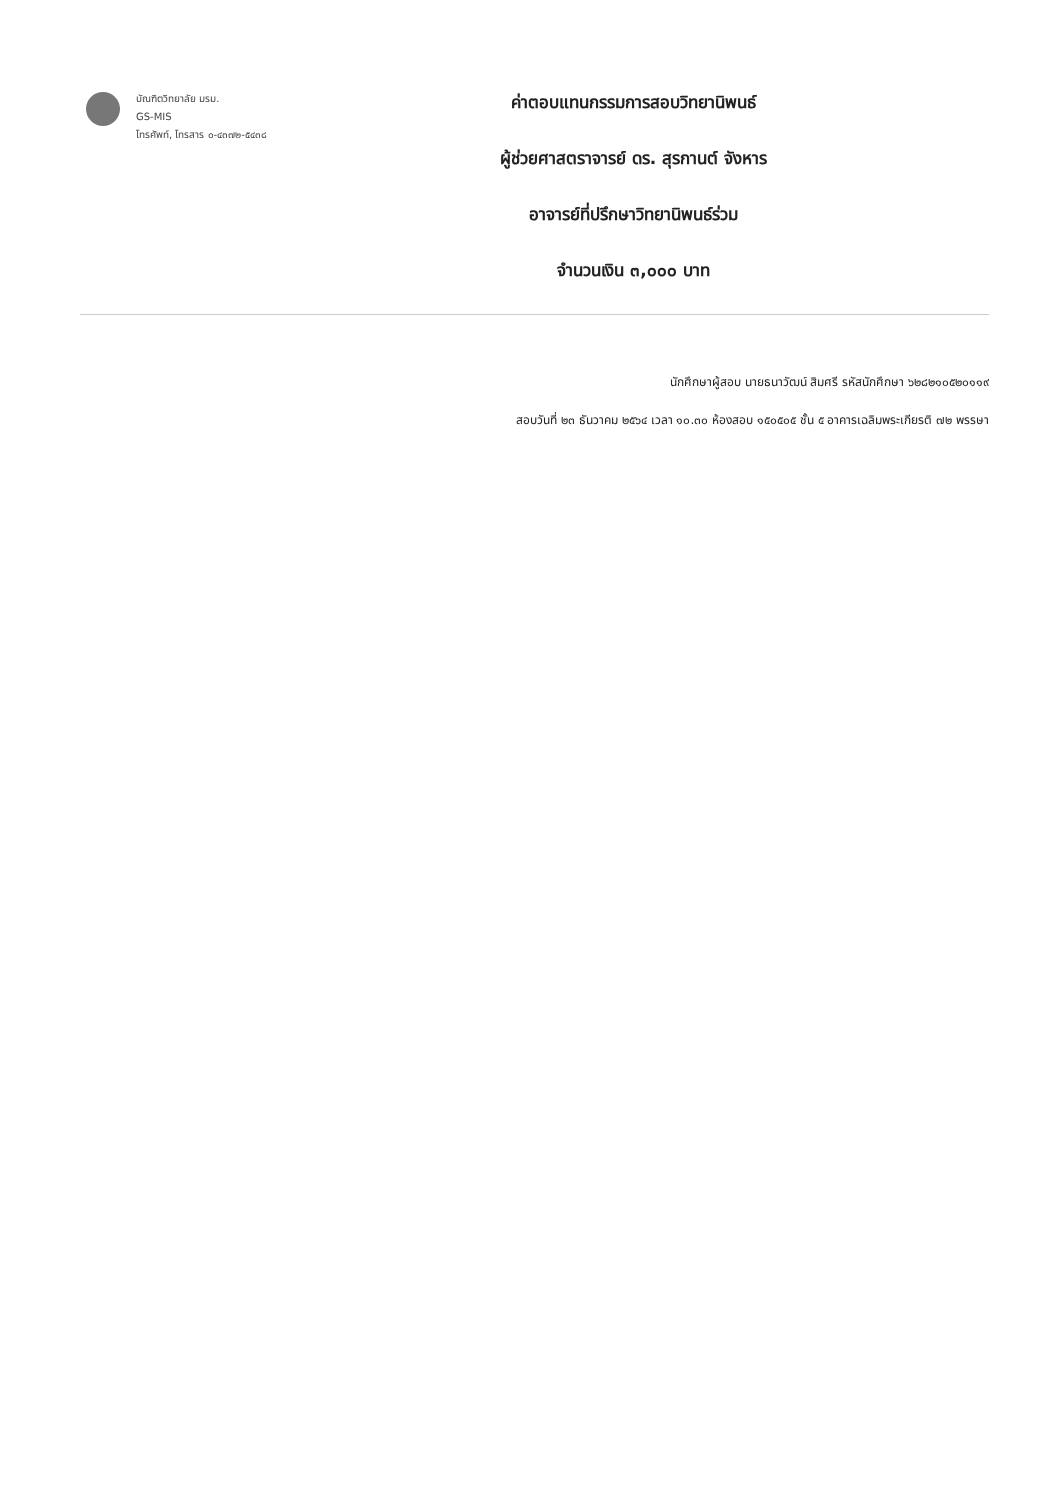บัณฑิตวิทยาลัย มรม.
GS-MIS
โทรศัพท์, โทรสาร ๐-๔๓๗๒-๕๔๓๘
ค่าตอบแทนกรรมการสอบวิทยานิพนธ์
ผู้ช่วยศาสตราจารย์ ดร. สุรกานต์ จังหาร
อาจารย์ที่ปรึกษาวิทยานิพนธ์ร่วม
จำนวนเงิน ๓,๐๐๐ บาท
นักศึกษาผู้สอบ นายธนาวัฒน์ สิมศรี รหัสนักศึกษา ๖๒๘๒๑๐๕๒๐๑๑๙
สอบวันที่ ๒๓ ธันวาคม ๒๕๖๔ เวลา ๑๐.๓๐ ห้องสอบ ๑๕๐๕๐๕ ชั้น ๕ อาคารเฉลิมพระเกียรติ ๗๒ พรรษา